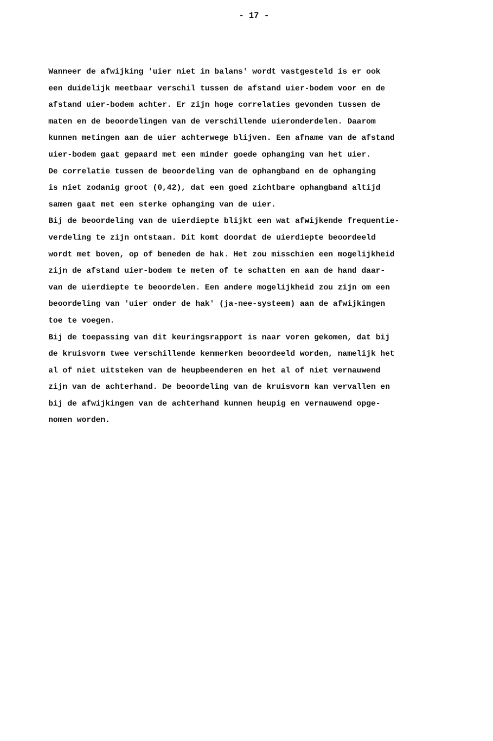- 17 -
Wanneer de afwijking 'uier niet in balans' wordt vastgesteld is er ook
een duidelijk meetbaar verschil tussen de afstand uier-bodem voor en de
afstand uier-bodem achter. Er zijn hoge correlaties gevonden tussen de
maten en de beoordelingen van de verschillende uieronderdelen. Daarom
kunnen metingen aan de uier achterwege blijven. Een afname van de afstand
uier-bodem gaat gepaard met een minder goede ophanging van het uier.
De correlatie tussen de beoordeling van de ophangband en de ophanging
is niet zodanig groot (0,42), dat een goed zichtbare ophangband altijd
samen gaat met een sterke ophanging van de uier.
Bij de beoordeling van de uierdiepte blijkt een wat afwijkende frequentie-
verdeling te zijn ontstaan. Dit komt doordat de uierdiepte beoordeeld
wordt met boven, op of beneden de hak. Het zou misschien een mogelijkheid
zijn de afstand uier-bodem te meten of te schatten en aan de hand daar-
van de uierdiepte te beoordelen. Een andere mogelijkheid zou zijn om een
beoordeling van 'uier onder de hak' (ja-nee-systeem) aan de afwijkingen
toe te voegen.
Bij de toepassing van dit keuringsrapport is naar voren gekomen, dat bij
de kruisvorm twee verschillende kenmerken beoordeeld worden, namelijk het
al of niet uitsteken van de heupbeenderen en het al of niet vernauwend
zijn van de achterhand. De beoordeling van de kruisvorm kan vervallen en
bij de afwijkingen van de achterhand kunnen heupig en vernauwend opge-
nomen worden.